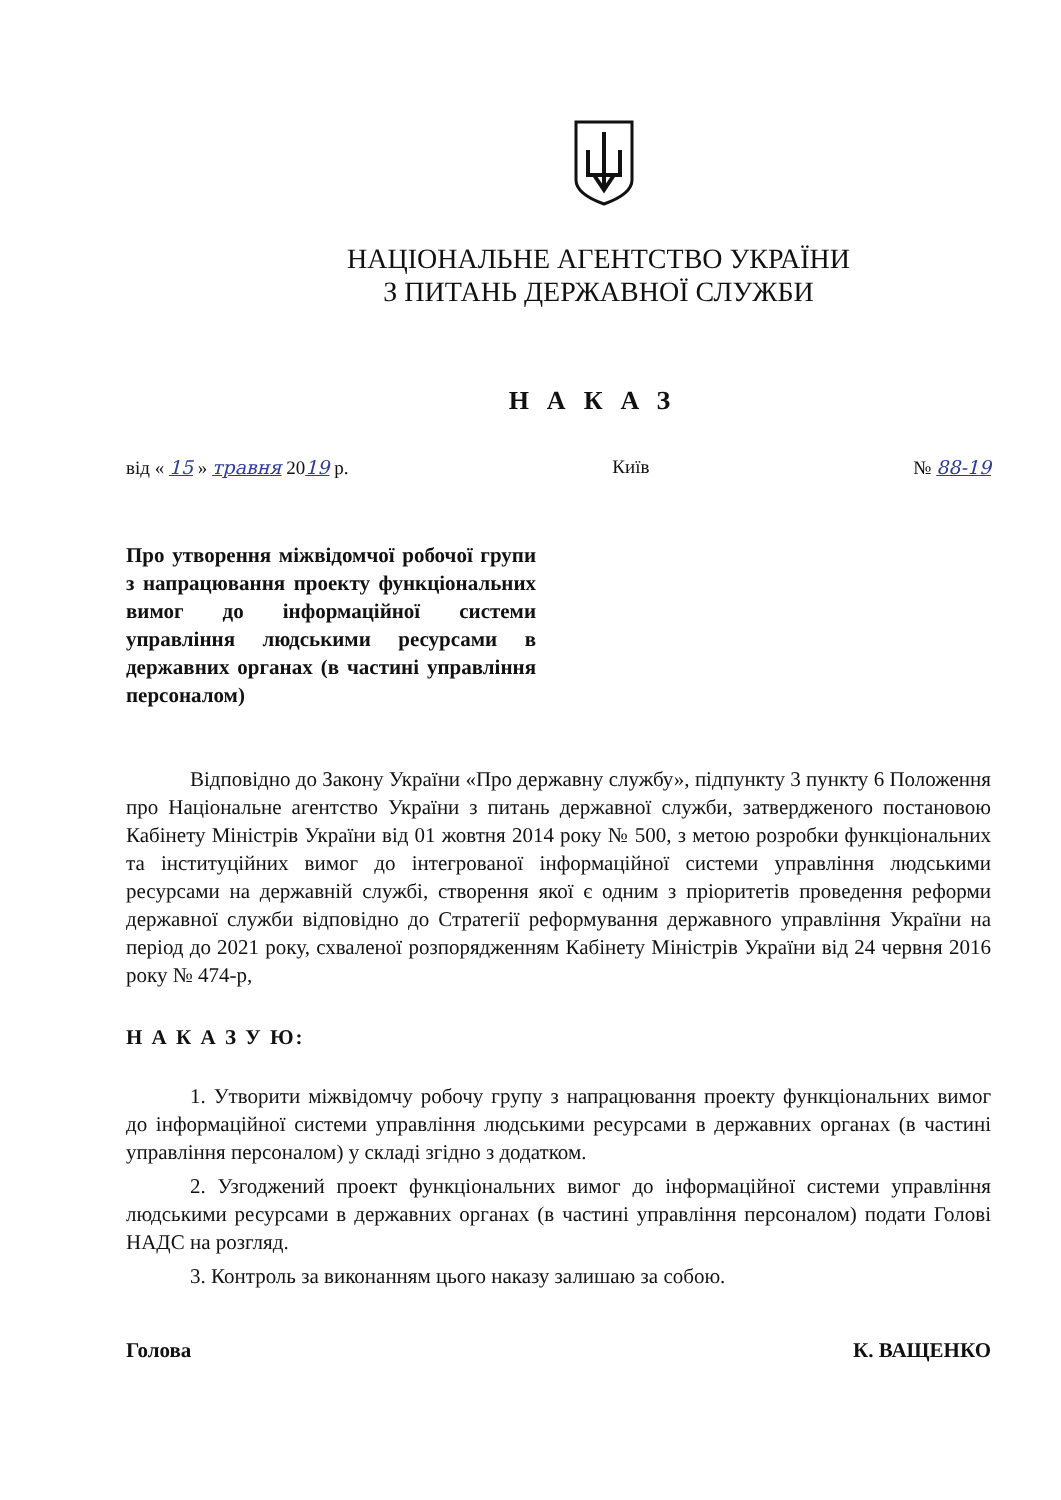НАЦІОНАЛЬНЕ АГЕНТСТВО УКРАЇНИ
З ПИТАНЬ ДЕРЖАВНОЇ СЛУЖБИ
НАКАЗ
від « 15 » травня 2019 р. Київ № 88-19
Про утворення міжвідомчої робочої групи з напрацювання проекту функціональних вимог до інформаційної системи управління людськими ресурсами в державних органах (в частині управління персоналом)
Відповідно до Закону України «Про державну службу», підпункту 3 пункту 6 Положення про Національне агентство України з питань державної служби, затвердженого постановою Кабінету Міністрів України від 01 жовтня 2014 року № 500, з метою розробки функціональних та інституційних вимог до інтегрованої інформаційної системи управління людськими ресурсами на державній службі, створення якої є одним з пріоритетів проведення реформи державної служби відповідно до Стратегії реформування державного управління України на період до 2021 року, схваленої розпорядженням Кабінету Міністрів України від 24 червня 2016 року № 474-р,
Н А К А З У Ю:
1. Утворити міжвідомчу робочу групу з напрацювання проекту функціональних вимог до інформаційної системи управління людськими ресурсами в державних органах (в частині управління персоналом) у складі згідно з додатком.
2. Узгоджений проект функціональних вимог до інформаційної системи управління людськими ресурсами в державних органах (в частині управління персоналом) подати Голові НАДС на розгляд.
3. Контроль за виконанням цього наказу залишаю за собою.
Голова К. ВАЩЕНКО